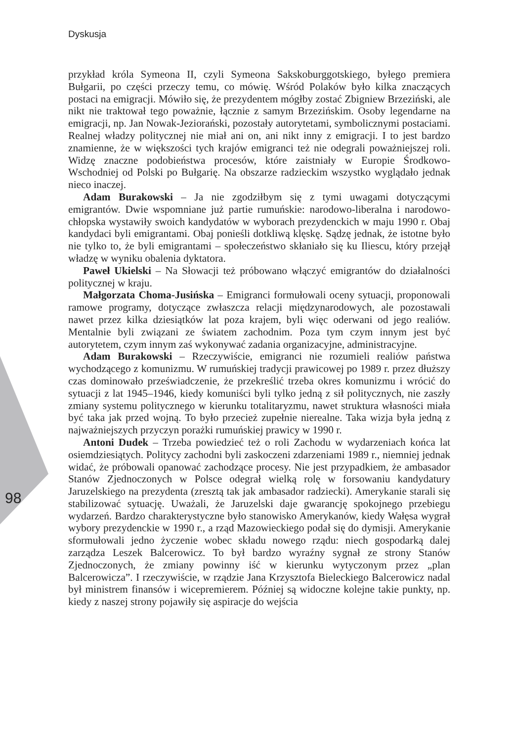Dyskusja
98
przykład króla Symeona II, czyli Symeona Sakskoburggotskiego, byłego premiera Bułgarii, po części przeczy temu, co mówię. Wśród Polaków było kilka znaczących postaci na emigracji. Mówiło się, że prezydentem mógłby zostać Zbigniew Brzeziński, ale nikt nie traktował tego poważnie, łącznie z samym Brzezińskim. Osoby legendarne na emigracji, np. Jan Nowak-Jeziorański, pozostały autorytetami, symbolicznymi postaciami. Realnej władzy politycznej nie miał ani on, ani nikt inny z emigracji. I to jest bardzo znamienne, że w większości tych krajów emigranci też nie odegrali poważniejszej roli. Widzę znaczne podobieństwa procesów, które zaistniały w Europie Środkowo-Wschodniej od Polski po Bułgarię. Na obszarze radzieckim wszystko wyglądało jednak nieco inaczej.
Adam Burakowski – Ja nie zgodziłbym się z tymi uwagami dotyczącymi emigrantów. Dwie wspomniane już partie rumuńskie: narodowo-liberalna i narodowo-chłopska wystawiły swoich kandydatów w wyborach prezydenckich w maju 1990 r. Obaj kandydaci byli emigrantami. Obaj ponieśli dotkliwą klęskę. Sądzę jednak, że istotne było nie tylko to, że byli emigrantami – społeczeństwo skłaniało się ku Iliescu, który przejął władzę w wyniku obalenia dyktatora.
Paweł Ukielski – Na Słowacji też próbowano włączyć emigrantów do działalności politycznej w kraju.
Małgorzata Choma-Jusińska – Emigranci formułowali oceny sytuacji, proponowali ramowe programy, dotyczące zwłaszcza relacji międzynarodowych, ale pozostawali nawet przez kilka dziesiątków lat poza krajem, byli więc oderwani od jego realiów. Mentalnie byli związani ze światem zachodnim. Poza tym czym innym jest być autorytetem, czym innym zaś wykonywać zadania organizacyjne, administracyjne.
Adam Burakowski – Rzeczywiście, emigranci nie rozumieli realiów państwa wychodzącego z komunizmu. W rumuńskiej tradycji prawicowej po 1989 r. przez dłuższy czas dominowało przeświadczenie, że przekreślić trzeba okres komunizmu i wrócić do sytuacji z lat 1945–1946, kiedy komuniści byli tylko jedną z sił politycznych, nie zaszły zmiany systemu politycznego w kierunku totalitaryzmu, nawet struktura własności miała być taka jak przed wojną. To było przecież zupełnie nierealne. Taka wizja była jedną z najważniejszych przyczyn porażki rumuńskiej prawicy w 1990 r.
Antoni Dudek – Trzeba powiedzieć też o roli Zachodu w wydarzeniach końca lat osiemdziesiątych. Politycy zachodni byli zaskoczeni zdarzeniami 1989 r., niemniej jednak widać, że próbowali opanować zachodzące procesy. Nie jest przypadkiem, że ambasador Stanów Zjednoczonych w Polsce odegrał wielką rolę w forsowaniu kandydatury Jaruzelskiego na prezydenta (zresztą tak jak ambasador radziecki). Amerykanie starali się stabilizować sytuację. Uważali, że Jaruzelski daje gwarancję spokojnego przebiegu wydarzeń. Bardzo charakterystyczne było stanowisko Amerykanów, kiedy Wałęsa wygrał wybory prezydenckie w 1990 r., a rząd Mazowieckiego podał się do dymisji. Amerykanie sformułowali jedno życzenie wobec składu nowego rządu: niech gospodarką dalej zarządza Leszek Balcerowicz. To był bardzo wyraźny sygnał ze strony Stanów Zjednoczonych, że zmiany powinny iść w kierunku wytyczonym przez „plan Balcerowicza”. I rzeczywiście, w rządzie Jana Krzysztofa Bieleckiego Balcerowicz nadal był ministrem finansów i wicepremierem. Później są widoczne kolejne takie punkty, np. kiedy z naszej strony pojawiły się aspiracje do wejścia